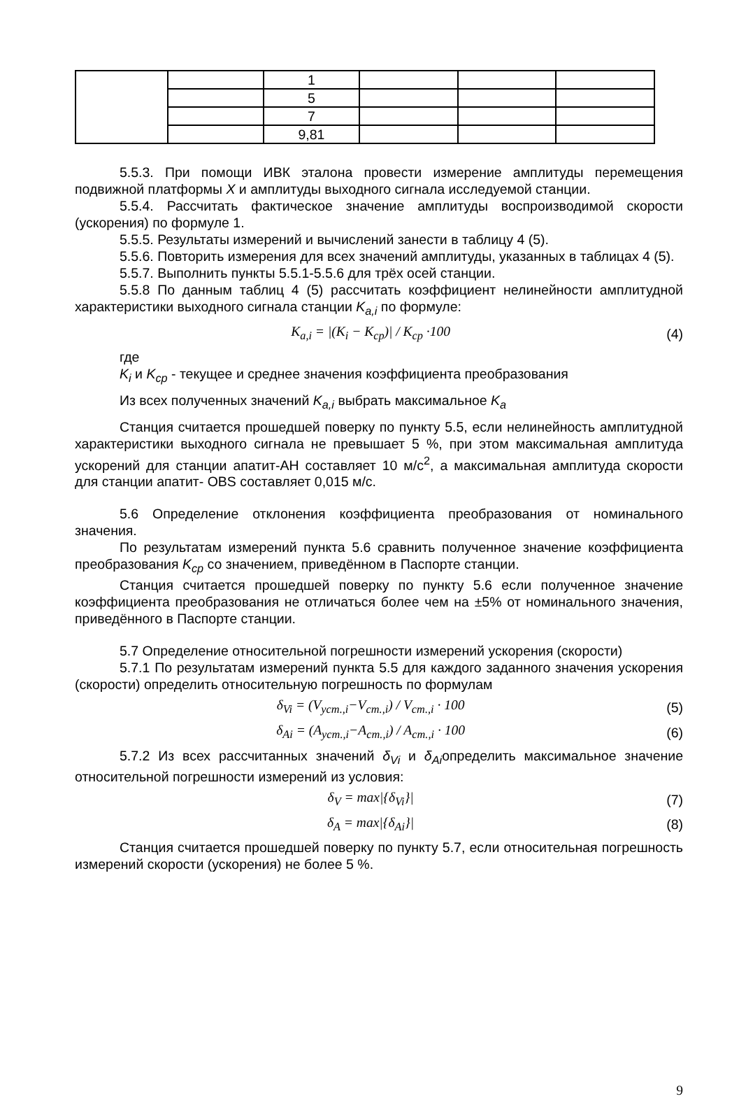| | | 1 | | | |
| | | 5 | | | |
| | | 7 | | | |
| | | 9,81 | | | |
5.5.3. При помощи ИВК эталона провести измерение амплитуды перемещения подвижной платформы X и амплитуды выходного сигнала исследуемой станции.
5.5.4. Рассчитать фактическое значение амплитуды воспроизводимой скорости (ускорения) по формуле 1.
5.5.5. Результаты измерений и вычислений занести в таблицу 4 (5).
5.5.6. Повторить измерения для всех значений амплитуды, указанных в таблицах 4 (5).
5.5.7. Выполнить пункты 5.5.1-5.5.6 для трёх осей станции.
5.5.8 По данным таблиц 4 (5) рассчитать коэффициент нелинейности амплитудной характеристики выходного сигнала станции K<sub>a,i</sub> по формуле:
K<sub>a,i</sub> = |(K<sub>i</sub> − K<sub>ср</sub>)| / K<sub>ср</sub> ·100 (4)
где
K<sub>i</sub> и K<sub>ср</sub> - текущее и среднее значения коэффициента преобразования
Из всех полученных значений K<sub>a,i</sub> выбрать максимальное K<sub>a</sub>
Станция считается прошедшей поверку по пункту 5.5, если нелинейность амплитудной характеристики выходного сигнала не превышает 5 %, при этом максимальная амплитуда ускорений для станции апатит-АН составляет 10 м/с<sup>2</sup>, а максимальная амплитуда скорости для станции апатит- OBS составляет 0,015 м/с.
5.6 Определение отклонения коэффициента преобразования от номинального значения.
По результатам измерений пункта 5.6 сравнить полученное значение коэффициента преобразования K<sub>ср</sub> со значением, приведённом в Паспорте станции.
Станция считается прошедшей поверку по пункту 5.6 если полученное значение коэффициента преобразования не отличаться более чем на ±5% от номинального значения, приведённого в Паспорте станции.
5.7 Определение относительной погрешности измерений ускорения (скорости)
5.7.1 По результатам измерений пункта 5.5 для каждого заданного значения ускорения (скорости) определить относительную погрешность по формулам
δ<sub>Vi</sub> = (V<sub>уст.,i</sub>−V<sub>ст.,i</sub>) / V<sub>ст.,i</sub> · 100 (5)
δ<sub>Ai</sub> = (A<sub>уст.,i</sub>−A<sub>ст.,i</sub>) / A<sub>ст.,i</sub> · 100 (6)
5.7.2 Из всех рассчитанных значений δ<sub>Vi</sub> и δ<sub>Ai</sub>определить максимальное значение относительной погрешности измерений из условия:
δ<sub>V</sub> = max|{δ<sub>Vi</sub>}| (7)
δ<sub>A</sub> = max|{δ<sub>Ai</sub>}| (8)
Станция считается прошедшей поверку по пункту 5.7, если относительная погрешность измерений скорости (ускорения) не более 5 %.
9